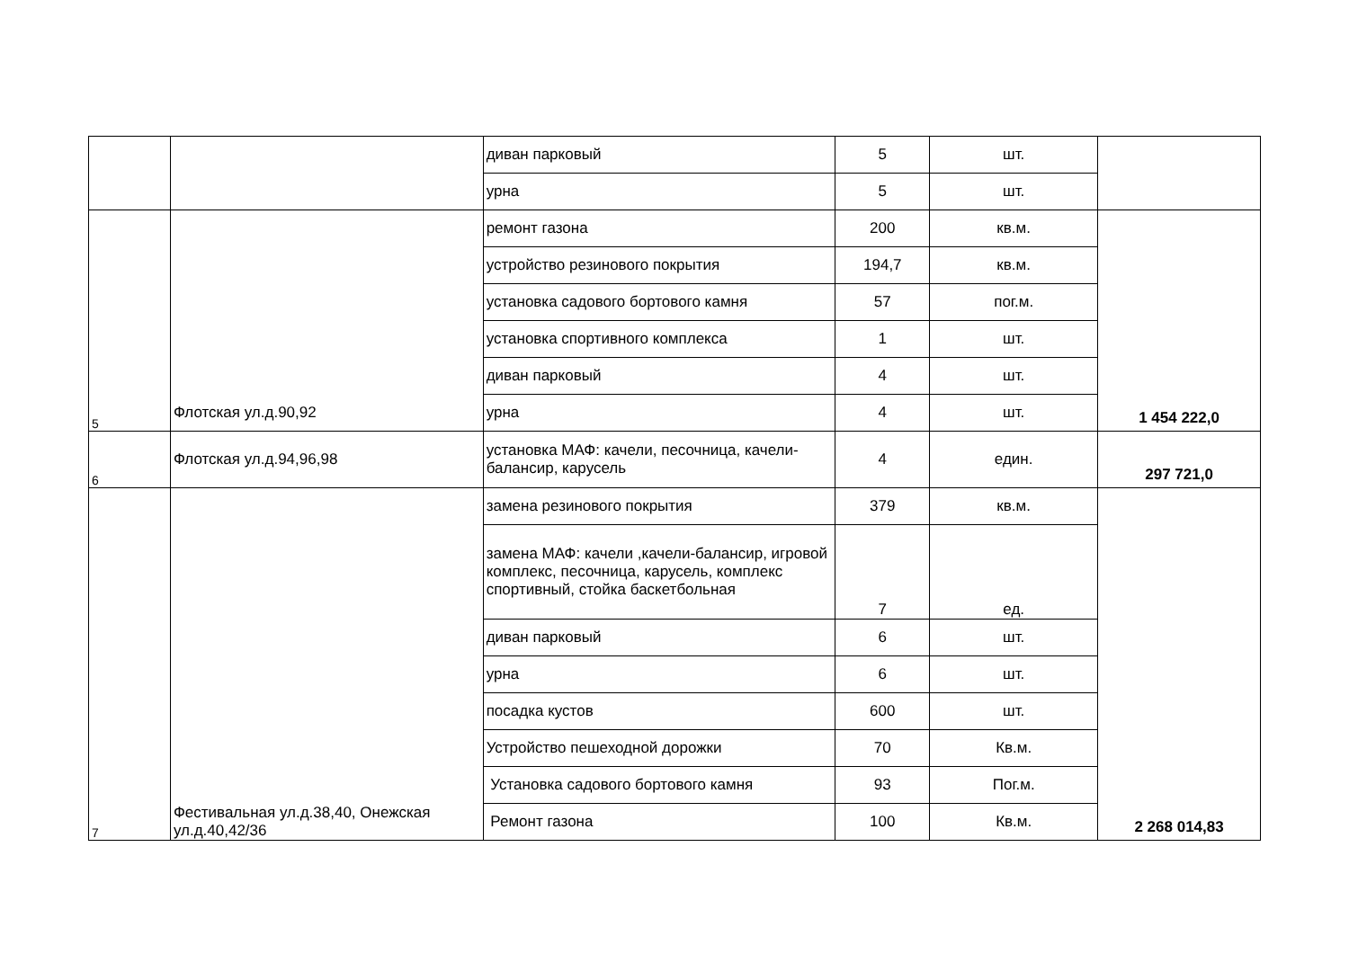| | | диван парковый | 5 | шт. | |
| | | урна | 5 | шт. | |
| 5 | Флотская ул.д.90,92 | ремонт газона | 200 | кв.м. | 1 454 222,0 |
| | | устройство резинового покрытия | 194,7 | кв.м. | |
| | | установка садового бортового камня | 57 | пог.м. | |
| | | установка спортивного комплекса | 1 | шт. | |
| | | диван парковый | 4 | шт. | |
| | | урна | 4 | шт. | |
| 6 | Флотская ул.д.94,96,98 | установка МАФ: качели, песочница, качели-балансир, карусель | 4 | един. | 297 721,0 |
| 7 | Фестивальная ул.д.38,40, Онежская ул.д.40,42/36 | замена резинового покрытия | 379 | кв.м. | 2 268 014,83 |
| | | замена МАФ: качели ,качели-балансир, игровой комплекс, песочница, карусель, комплекс спортивный, стойка баскетбольная | 7 | ед. | |
| | | диван парковый | 6 | шт. | |
| | | урна | 6 | шт. | |
| | | посадка кустов | 600 | шт. | |
| | | Устройство пешеходной дорожки | 70 | Кв.м. | |
| | | Установка садового бортового камня | 93 | Пог.м. | |
| | | Ремонт газона | 100 | Кв.м. | |